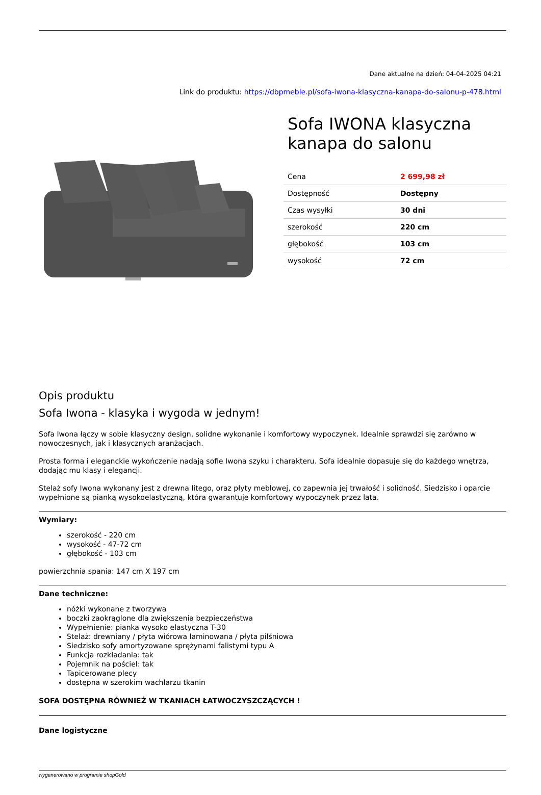Dane aktualne na dzień: 04-04-2025 04:21
Link do produktu: https://dbpmeble.pl/sofa-iwona-klasyczna-kanapa-do-salonu-p-478.html
Sofa IWONA klasyczna kanapa do salonu
| Cena | 2 699,98 zł |
| Dostępność | Dostępny |
| Czas wysyłki | 30 dni |
| szerokość | 220 cm |
| głębokość | 103 cm |
| wysokość | 72 cm |
Opis produktu
Sofa Iwona - klasyka i wygoda w jednym!
Sofa Iwona łączy w sobie klasyczny design, solidne wykonanie i komfortowy wypoczynek. Idealnie sprawdzi się zarówno w nowoczesnych, jak i klasycznych aranżacjach.
Prosta forma i eleganckie wykończenie nadają sofie Iwona szyku i charakteru. Sofa idealnie dopasuje się do każdego wnętrza, dodając mu klasy i elegancji.
Stelaż sofy Iwona wykonany jest z drewna litego, oraz płyty meblowej, co zapewnia jej trwałość i solidność. Siedzisko i oparcie wypełnione są pianką wysokoelastyczną, która gwarantuje komfortowy wypoczynek przez lata.
Wymiary:
szerokość - 220 cm
wysokość - 47-72 cm
głębokość - 103 cm
powierzchnia spania: 147 cm X 197 cm
Dane techniczne:
nóżki wykonane z tworzywa
boczki zaokrąglone dla zwiększenia bezpieczeństwa
Wypełnienie: pianka wysoko elastyczna T-30
Stelaż: drewniany / płyta wiórowa laminowana / płyta pilśniowa
Siedzisko sofy amortyzowane sprężynami falistymi typu A
Funkcja rozkładania: tak
Pojemnik na pościel: tak
Tapicerowane plecy
dostępna w szerokim wachlarzu tkanin
SOFA DOSTĘPNA RÓWNIEŻ W TKANIACH ŁATWOCZYSZCZĄCYCH !
Dane logistyczne
wygenerowano w programie shopGold